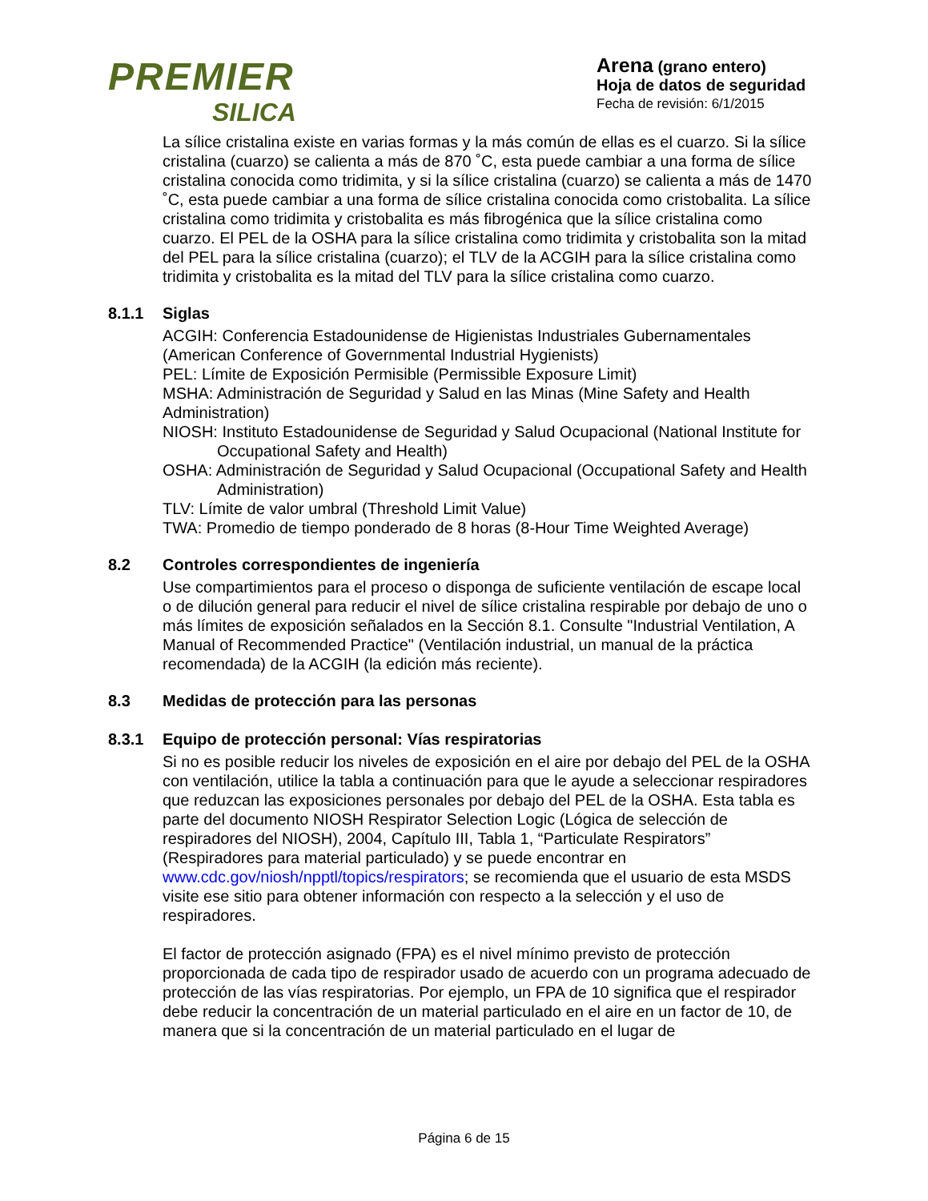PREMIER
SILICA
Arena (grano entero)
Hoja de datos de seguridad
Fecha de revisión: 6/1/2015
La sílice cristalina existe en varias formas y la más común de ellas es el cuarzo. Si la sílice cristalina (cuarzo) se calienta a más de 870 ˚C, esta puede cambiar a una forma de sílice cristalina conocida como tridimita, y si la sílice cristalina (cuarzo) se calienta a más de 1470 ˚C, esta puede cambiar a una forma de sílice cristalina conocida como cristobalita. La sílice cristalina como tridimita y cristobalita es más fibrogénica que la sílice cristalina como cuarzo. El PEL de la OSHA para la sílice cristalina como tridimita y cristobalita son la mitad del PEL para la sílice cristalina (cuarzo); el TLV de la ACGIH para la sílice cristalina como tridimita y cristobalita es la mitad del TLV para la sílice cristalina como cuarzo.
8.1.1 Siglas
ACGIH: Conferencia Estadounidense de Higienistas Industriales Gubernamentales (American Conference of Governmental Industrial Hygienists)
PEL: Límite de Exposición Permisible (Permissible Exposure Limit)
MSHA: Administración de Seguridad y Salud en las Minas (Mine Safety and Health Administration)
NIOSH: Instituto Estadounidense de Seguridad y Salud Ocupacional (National Institute for Occupational Safety and Health)
OSHA: Administración de Seguridad y Salud Ocupacional (Occupational Safety and Health Administration)
TLV: Límite de valor umbral (Threshold Limit Value)
TWA: Promedio de tiempo ponderado de 8 horas (8-Hour Time Weighted Average)
8.2 Controles correspondientes de ingeniería
Use compartimientos para el proceso o disponga de suficiente ventilación de escape local o de dilución general para reducir el nivel de sílice cristalina respirable por debajo de uno o más límites de exposición señalados en la Sección 8.1. Consulte "Industrial Ventilation, A Manual of Recommended Practice" (Ventilación industrial, un manual de la práctica recomendada) de la ACGIH (la edición más reciente).
8.3 Medidas de protección para las personas
8.3.1 Equipo de protección personal: Vías respiratorias
Si no es posible reducir los niveles de exposición en el aire por debajo del PEL de la OSHA con ventilación, utilice la tabla a continuación para que le ayude a seleccionar respiradores que reduzcan las exposiciones personales por debajo del PEL de la OSHA. Esta tabla es parte del documento NIOSH Respirator Selection Logic (Lógica de selección de respiradores del NIOSH), 2004, Capítulo III, Tabla 1, “Particulate Respirators” (Respiradores para material particulado) y se puede encontrar en www.cdc.gov/niosh/npptl/topics/respirators; se recomienda que el usuario de esta MSDS visite ese sitio para obtener información con respecto a la selección y el uso de respiradores.
El factor de protección asignado (FPA) es el nivel mínimo previsto de protección proporcionada de cada tipo de respirador usado de acuerdo con un programa adecuado de protección de las vías respiratorias. Por ejemplo, un FPA de 10 significa que el respirador debe reducir la concentración de un material particulado en el aire en un factor de 10, de manera que si la concentración de un material particulado en el lugar de
Página 6 de 15